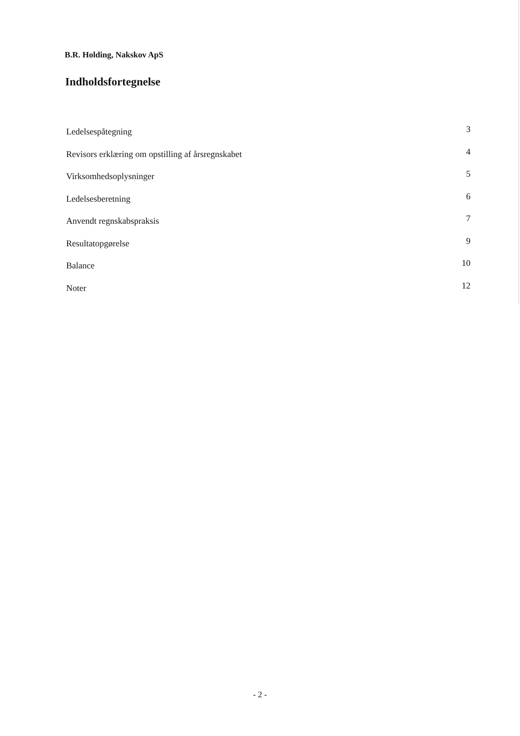B.R. Holding, Nakskov ApS
Indholdsfortegnelse
Ledelsespåtegning 3
Revisors erklæring om opstilling af årsregnskabet 4
Virksomhedsoplysninger 5
Ledelsesberetning 6
Anvendt regnskabspraksis 7
Resultatopgørelse 9
Balance 10
Noter 12
- 2 -